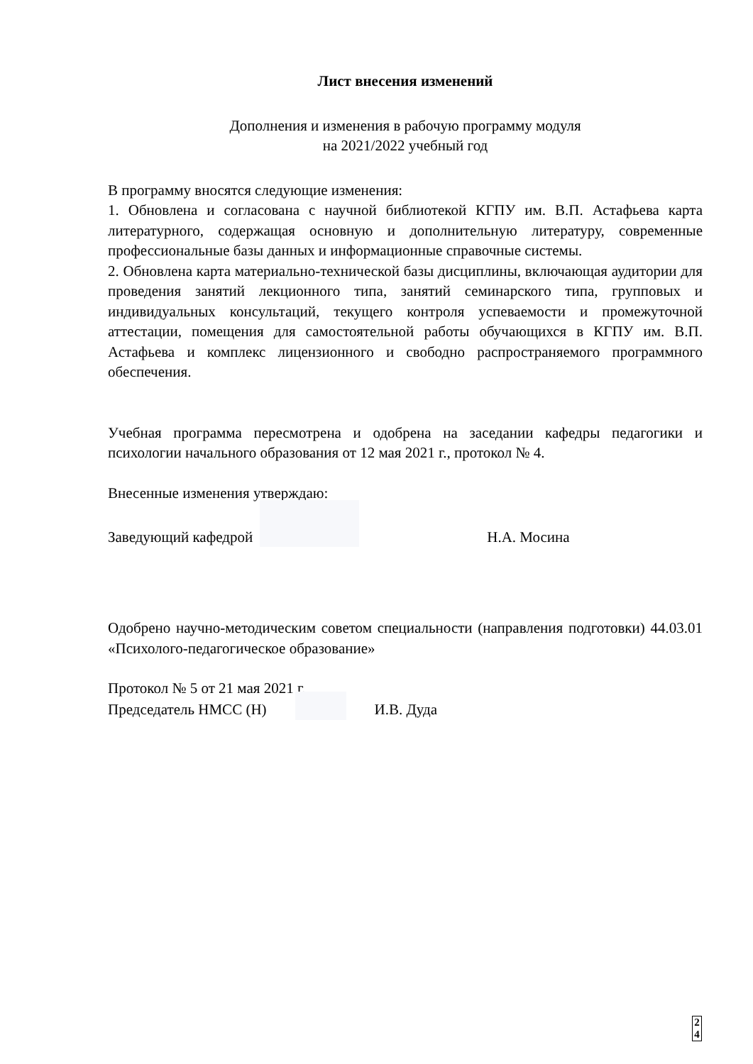Лист внесения изменений
Дополнения и изменения в рабочую программу модуля
на 2021/2022 учебный год
В программу вносятся следующие изменения:
1. Обновлена и согласована с научной библиотекой КГПУ им. В.П. Астафьева карта литературного, содержащая основную и дополнительную литературу, современные профессиональные базы данных и информационные справочные системы.
2. Обновлена карта материально-технической базы дисциплины, включающая аудитории для проведения занятий лекционного типа, занятий семинарского типа, групповых и индивидуальных консультаций, текущего контроля успеваемости и промежуточной аттестации, помещения для самостоятельной работы обучающихся в КГПУ им. В.П. Астафьева и комплекс лицензионного и свободно распространяемого программного обеспечения.
Учебная программа пересмотрена и одобрена на заседании кафедры педагогики и психологии начального образования от 12 мая 2021 г., протокол № 4.
Внесенные изменения утверждаю:
Заведующий кафедрой Н.А. Мосина
Одобрено научно-методическим советом специальности (направления подготовки) 44.03.01 «Психолого-педагогическое образование»
Протокол № 5 от 21 мая 2021 г.
Председатель НМСС (Н) И.В. Дуда
2
4